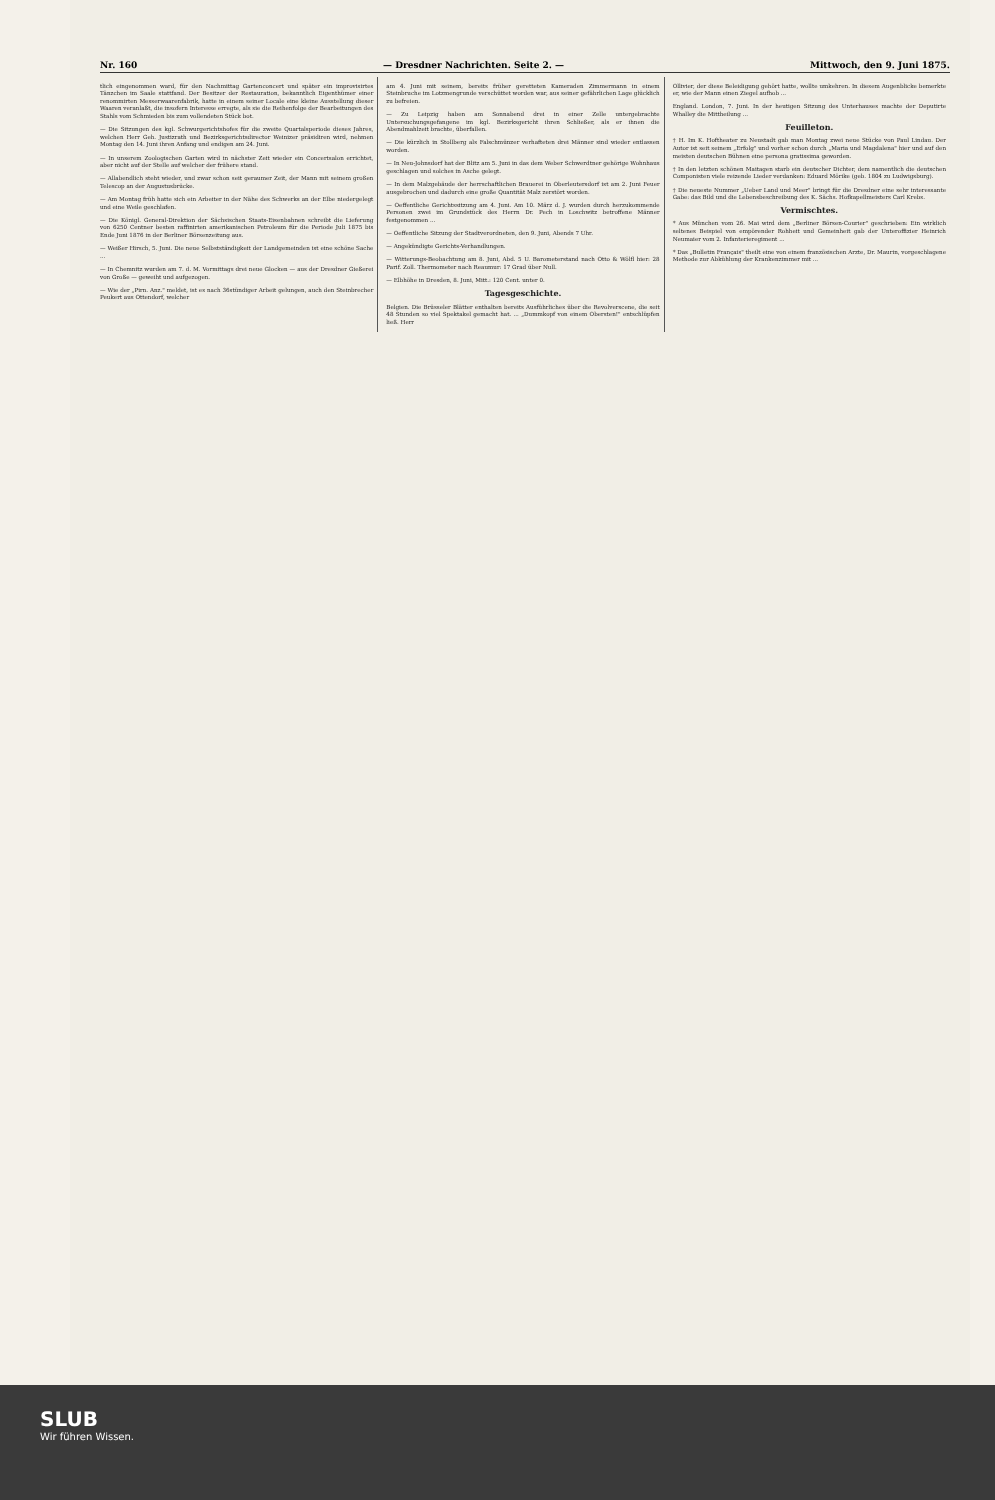Nr. 160 — Dresdner Nachrichten. Seite 2. — Mittwoch, den 9. Juni 1875.
tlich eingenommen ward, für den Nachmittag Gartenconcert und später ein improvisirtes Tänzchen im Saale stattfand. Der Besitzer der Restauration, bekanntlich Eigenthümer einer renommirten Messerwaarenfabrik, hatte in einem seiner Locale eine kleine Ausstellung dieser Waaren veranlaßt, die insofern Interesse erregte, als sie die Reihenfolge der Bearbeitungen des Stahls vom Schmieden bis zum vollendeten Stück bot.
— Die Sitzungen des kgl. Schwurgerichtshofes für die zweite Quartalsperiode dieses Jahres, welchen Herr Geh. Justizrath und Bezirksgerichtsdirector Weinizer präsidiren wird, nehmen Montag den 14. Juni ihren Anfang und endigen am 24. Juni.
— In unserem Zoologischen Garten wird in nächster Zeit wieder ein Concertsalon errichtet, aber nicht auf der Stelle auf welcher der frühere stand.
— Allabendlich steht wieder, und zwar schon seit geraumer Zeit, der Mann mit seinem großen Telescop an der Augustusbrücke.
— Am Montag früh hatte sich ein Arbeiter in der Nähe des Schwerks an der Elbe niedergelegt und eine Weile geschlafen.
— Die Königl. General-Direktion der Sächsischen Staats-Eisenbahnen schreibt die Lieferung von 6250 Centner besten raffinirten amerikanischen Petroleum für die Periode Juli 1875 bis Ende Juni 1876 in der Berliner Börsenzeitung aus.
— Weißer Hirsch, 5. Juni. Die neue Selbstständigkeit der Landgemeinden ist eine schöne Sache ...
— In Chemnitz wurden am 7. d. M. Vormittags drei neue Glocken — aus der Dresdner Gießerei von Große — geweiht und aufgezogen.
— Wie der „Pirn. Anz." meldet, ist es nach 36stündiger Arbeit gelungen, auch den Steinbrecher Peukert aus Ottendorf, welcher
am 4. Juni mit seinem, bereits früher geretteten Kameraden Zimmermann in einem Steinbruche im Lotzmengrunde verschüttet worden war, aus seiner gefährlichen Lage glücklich zu befreien.
— Zu Leipzig haben am Sonnabend drei in einer Zelle untergebrachte Untersuchungsgefangene im kgl. Bezirksgericht ihren Schließer, als er ihnen die Abendmahlzeit brachte, überfallen.
— Die kürzlich in Stollberg als Falschmünzer verhafteten drei Männer sind wieder entlassen worden.
— In Neu-Johnsdorf hat der Blitz am 5. Juni in das dem Weber Schwerdtner gehörige Wohnhaus geschlagen und solches in Asche gelegt.
— In dem Malzgebäude der herrschaftlichen Brauerei in Oberleutersdorf ist am 2. Juni Feuer ausgebrochen und dadurch eine große Quantität Malz zerstört worden.
— Oeffentliche Gerichtssitzung am 4. Juni. Am 10. März d. J. wurden durch herzukommende Personen zwei im Grundstück des Herrn Dr. Pech in Loschwitz betroffene Männer festgenommen ...
— Oeffentliche Sitzung der Stadtverordneten, den 9. Juni, Abends 7 Uhr.
— Angekündigte Gerichts-Verhandlungen.
— Witterungs-Beobachtung am 8. Juni, Abd. 5 U. Barometerstand nach Otto & Wölfl hier: 28 Parif. Zoll. Thermometer nach Reaumur: 17 Grad über Null.
— Elbhöhe in Dresden, 8. Juni, Mitt.: 120 Cent. unter 0.
Tagesgeschichte.
Belgien. Die Brüsseler Blätter enthalten bereits Ausführliches über die Revolverscene, die seit 48 Stunden so viel Spektakel gemacht hat. ... „Dummkopf von einem Obersten!" entschlüpfen ließ. Herr
Ollivier, der diese Beleidigung gehört hatte, wollte umkehren. In diesem Augenblicke bemerkte er, wie der Mann einen Ziegel aufhob ...
England. London, 7. Juni. In der heutigen Sitzung des Unterhauses machte der Deputirte Whalley die Mittheilung ...
Feuilleton.
† H. Im K. Hoftheater zu Neustadt gab man Montag zwei neue Stücke von Paul Lindau. Der Autor ist seit seinem „Erfolg" und vorher schon durch „Maria und Magdalena" hier und auf den meisten deutschen Bühnen eine persona gratissima geworden.
† In den letzten schönen Maitagen starb ein deutscher Dichter, dem namentlich die deutschen Componisten viele reizende Lieder verdanken: Eduard Mörike (geb. 1804 zu Ludwigsburg).
† Die neueste Nummer „Ueber Land und Meer" bringt für die Dresdner eine sehr interessante Gabe: das Bild und die Lebensbeschreibung des K. Sächs. Hofkapellmeisters Carl Krebs.
Vermischtes.
* Aus München vom 26. Mai wird dem „Berliner Börsen-Courier" geschrieben: Ein wirklich seltenes Beispiel von empörender Rohheit und Gemeinheit gab der Unteroffizier Heinrich Neumaier vom 2. Infanterieregiment ...
* Das „Bulletin Français" theilt eine von einem französischen Arzte, Dr. Maurin, vorgeschlagene Methode zur Abkühlung der Krankenzimmer mit ...
SLUB
Wir führen Wissen.